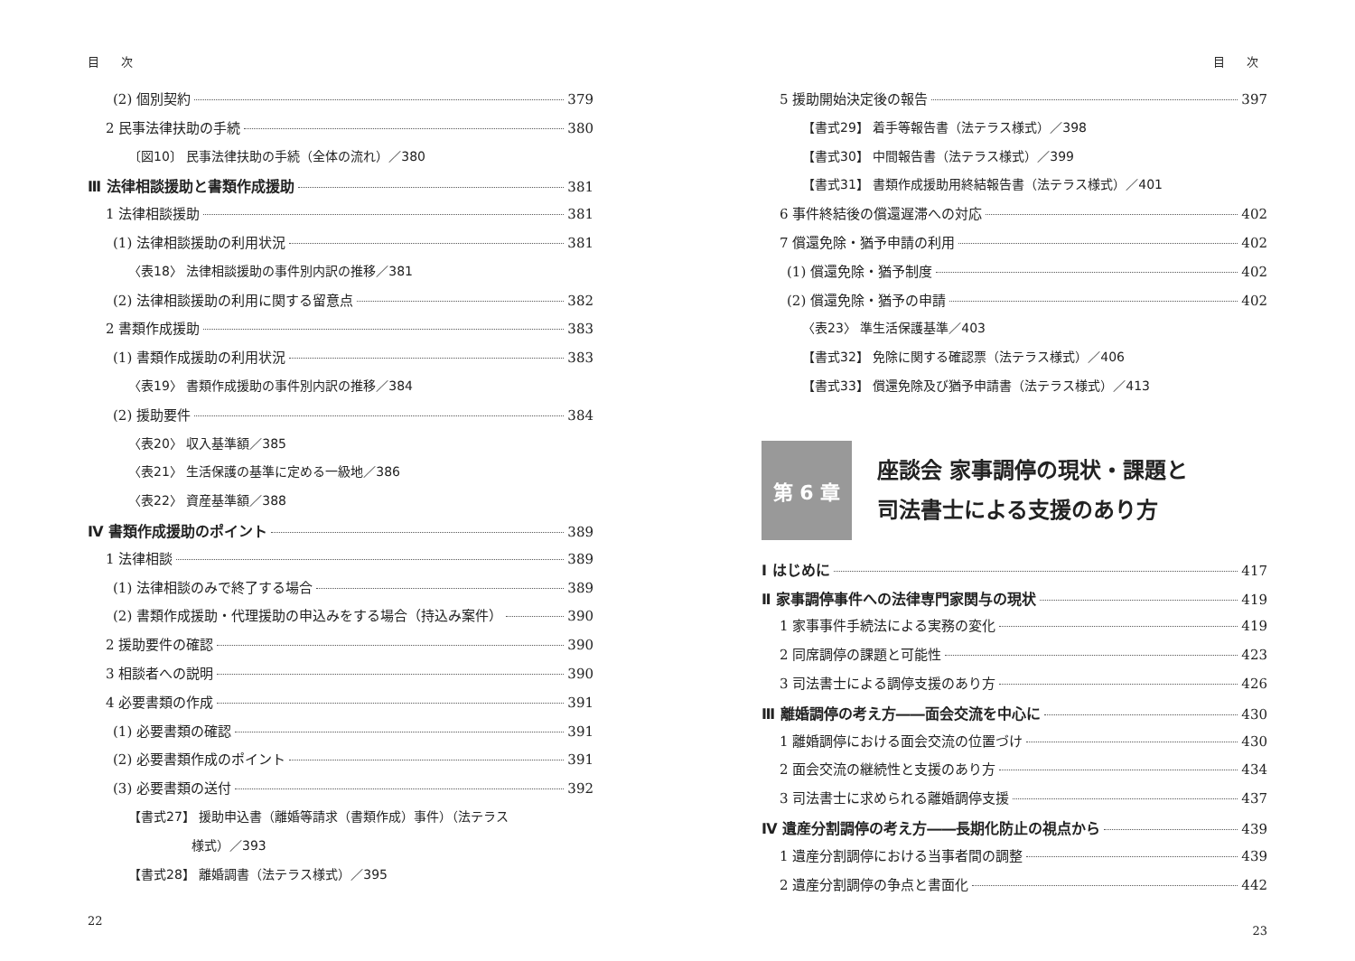目 次
(2) 個別契約 379
2 民事法律扶助の手続 380
〔図10〕 民事法律扶助の手続（全体の流れ）／380
Ⅲ 法律相談援助と書類作成援助 381
1 法律相談援助 381
(1) 法律相談援助の利用状況 381
〈表18〉 法律相談援助の事件別内訳の推移／381
(2) 法律相談援助の利用に関する留意点 382
2 書類作成援助 383
(1) 書類作成援助の利用状況 383
〈表19〉 書類作成援助の事件別内訳の推移／384
(2) 援助要件 384
〈表20〉 収入基準額／385
〈表21〉 生活保護の基準に定める一級地／386
〈表22〉 資産基準額／388
Ⅳ 書類作成援助のポイント 389
1 法律相談 389
(1) 法律相談のみで終了する場合 389
(2) 書類作成援助・代理援助の申込みをする場合（持込み案件） 390
2 援助要件の確認 390
3 相談者への説明 390
4 必要書類の作成 391
(1) 必要書類の確認 391
(2) 必要書類作成のポイント 391
(3) 必要書類の送付 392
【書式27】 援助申込書（離婚等請求（書類作成）事件）（法テラス
様式）／393
【書式28】 離婚調書（法テラス様式）／395
22
目 次
5 援助開始決定後の報告 397
【書式29】 着手等報告書（法テラス様式）／398
【書式30】 中間報告書（法テラス様式）／399
【書式31】 書類作成援助用終結報告書（法テラス様式）／401
6 事件終結後の償還遅滞への対応 402
7 償還免除・猶予申請の利用 402
(1) 償還免除・猶予制度 402
(2) 償還免除・猶予の申請 402
〈表23〉 準生活保護基準／403
【書式32】 免除に関する確認票（法テラス様式）／406
【書式33】 償還免除及び猶予申請書（法テラス様式）／413
第 6 章
座談会 家事調停の現状・課題と
司法書士による支援のあり方
Ⅰ はじめに 417
Ⅱ 家事調停事件への法律専門家関与の現状 419
1 家事事件手続法による実務の変化 419
2 同席調停の課題と可能性 423
3 司法書士による調停支援のあり方 426
Ⅲ 離婚調停の考え方――面会交流を中心に 430
1 離婚調停における面会交流の位置づけ 430
2 面会交流の継続性と支援のあり方 434
3 司法書士に求められる離婚調停支援 437
Ⅳ 遺産分割調停の考え方――長期化防止の視点から 439
1 遺産分割調停における当事者間の調整 439
2 遺産分割調停の争点と書面化 442
23